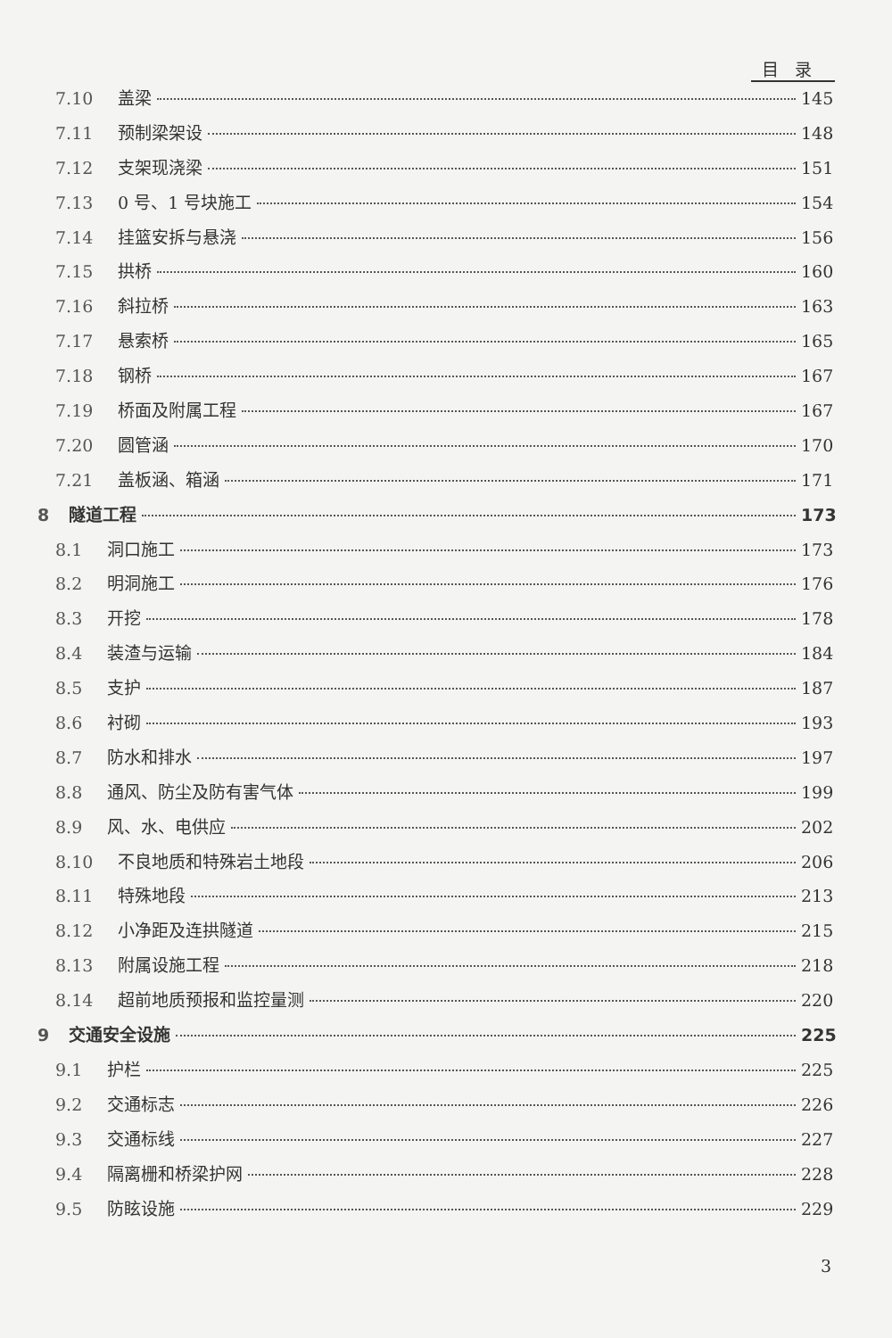目录
7.10 盖梁 145
7.11 预制梁架设 148
7.12 支架现浇梁 151
7.13 0 号、1 号块施工 154
7.14 挂篮安拆与悬浇 156
7.15 拱桥 160
7.16 斜拉桥 163
7.17 悬索桥 165
7.18 钢桥 167
7.19 桥面及附属工程 167
7.20 圆管涵 170
7.21 盖板涵、箱涵 171
8 隧道工程 173
8.1 洞口施工 173
8.2 明洞施工 176
8.3 开挖 178
8.4 装渣与运输 184
8.5 支护 187
8.6 衬砌 193
8.7 防水和排水 197
8.8 通风、防尘及防有害气体 199
8.9 风、水、电供应 202
8.10 不良地质和特殊岩土地段 206
8.11 特殊地段 213
8.12 小净距及连拱隧道 215
8.13 附属设施工程 218
8.14 超前地质预报和监控量测 220
9 交通安全设施 225
9.1 护栏 225
9.2 交通标志 226
9.3 交通标线 227
9.4 隔离栅和桥梁护网 228
9.5 防眩设施 229
3